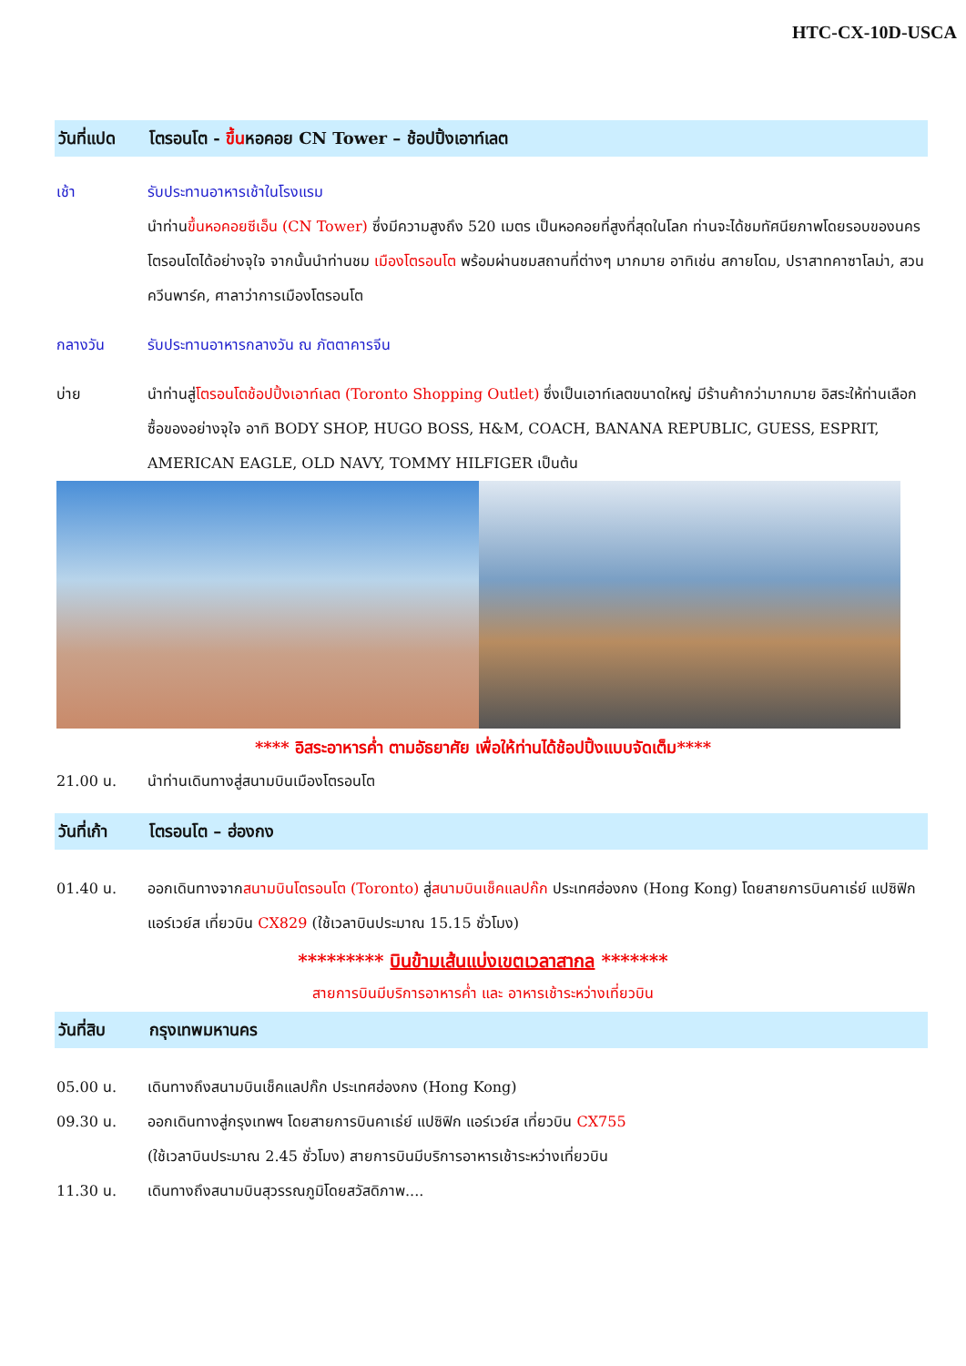HTC-CX-10D-USCA
วันที่แปด โตรอนโต - ขึ้นหอคอย CN Tower – ช้อปปิ้งเอาท์เลต
เช้า รับประทานอาหารเช้าในโรงแรม
นำท่านขึ้นหอคอยซีเอ็น (CN Tower) ซึ่งมีความสูงถึง 520 เมตร เป็นหอคอยที่สูงที่สุดในโลก ท่านจะได้ชมทัศนียภาพโดยรอบของนครโตรอนโตได้อย่างจุใจ จากนั้นนำท่านชม เมืองโตรอนโต พร้อมผ่านชมสถานที่ต่างๆ มากมาย อาทิเช่น สกายโดม, ปราสาทคาซาโลม่า, สวนควีนพาร์ค, ศาลาว่าการเมืองโตรอนโต
กลางวัน รับประทานอาหารกลางวัน ณ ภัตตาคารจีน
บ่าย นำท่านสู่โตรอนโตช้อปปิ้งเอาท์เลต (Toronto Shopping Outlet) ซึ่งเป็นเอาท์เลตขนาดใหญ่ มีร้านค้ากว่ามากมาย อิสระให้ท่านเลือกซื้อของอย่างจุใจ อาทิ BODY SHOP, HUGO BOSS, H&M, COACH, BANANA REPUBLIC, GUESS, ESPRIT, AMERICAN EAGLE, OLD NAVY, TOMMY HILFIGER เป็นต้น
**** อิสระอาหารค่ำ ตามอัธยาศัย เพื่อให้ท่านได้ช้อปปิ้งแบบจัดเต็ม****
21.00 น. นำท่านเดินทางสู่สนามบินเมืองโตรอนโต
วันที่เก้า โตรอนโต – ฮ่องกง
01.40 น. ออกเดินทางจากสนามบินโตรอนโต (Toronto) สู่สนามบินเช็คแลปก๊ก ประเทศฮ่องกง (Hong Kong) โดยสายการบินคาเธ่ย์ แปซิฟิก แอร์เวย์ส เที่ยวบิน CX829 (ใช้เวลาบินประมาณ 15.15 ชั่วโมง)
********* บินข้ามเส้นแบ่งเขตเวลาสากล *******
สายการบินมีบริการอาหารค่ำ และ อาหารเช้าระหว่างเที่ยวบิน
วันที่สิบ กรุงเทพมหานคร
05.00 น. เดินทางถึงสนามบินเช็คแลปก๊ก ประเทศฮ่องกง (Hong Kong)
09.30 น. ออกเดินทางสู่กรุงเทพฯ โดยสายการบินคาเธ่ย์ แปซิฟิก แอร์เวย์ส เที่ยวบิน CX755
(ใช้เวลาบินประมาณ 2.45 ชั่วโมง) สายการบินมีบริการอาหารเช้าระหว่างเที่ยวบิน
11.30 น. เดินทางถึงสนามบินสุวรรณภูมิโดยสวัสดิภาพ....